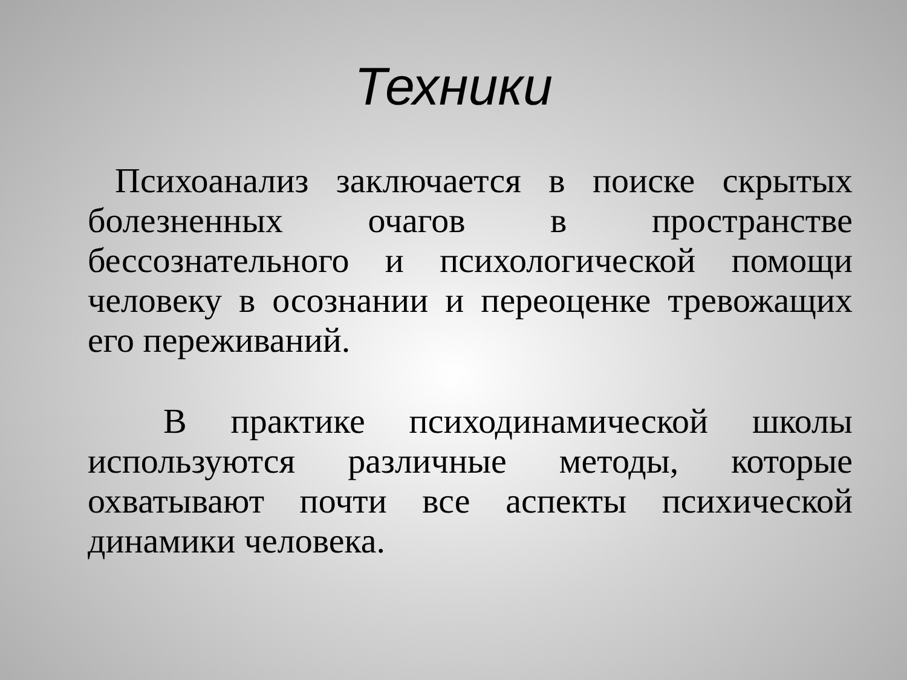Техники
Психоанализ заключается в поиске скрытых болезненных очагов в пространстве бессознательного и психологической помощи человеку в осознании и переоценке тревожащих его переживаний.
В практике психодинамической школы используются различные методы, которые охватывают почти все аспекты психической динамики человека.